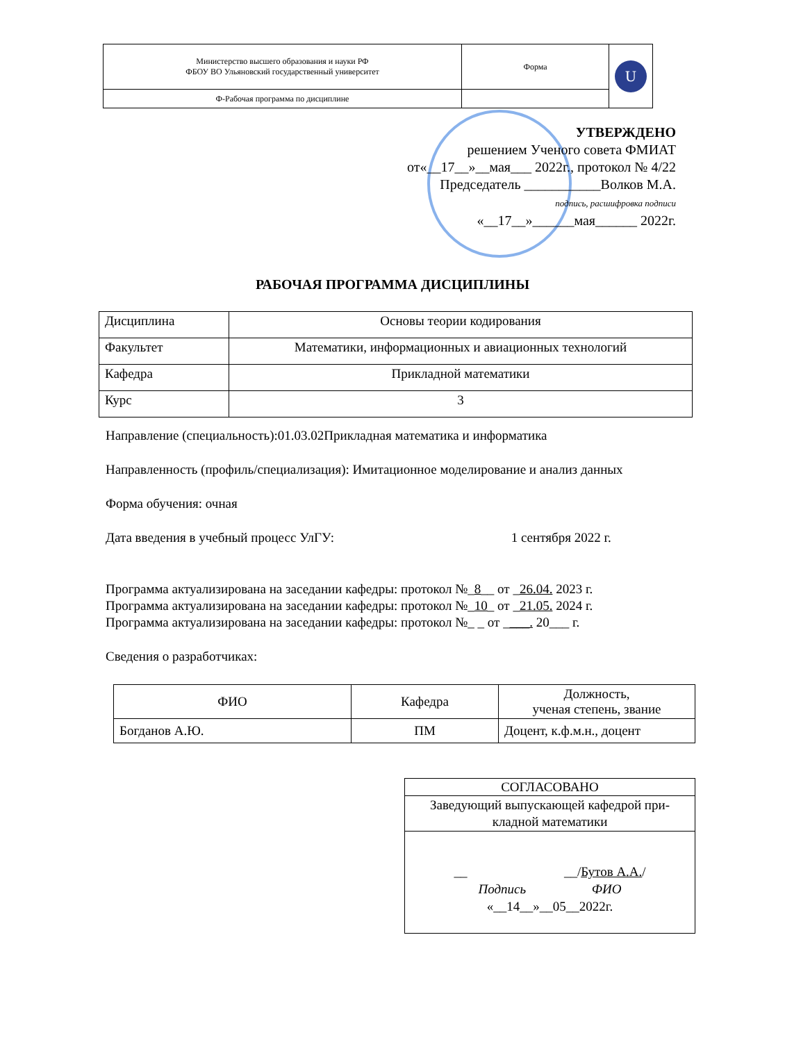| Министерство высшего образования и науки РФ ФБОУ ВО Ульяновский государственный университет | Форма | U |
| Ф-Рабочая программа по дисциплине | | |
УТВЕРЖДЕНО
решением Ученого совета ФМИАТ
от«__17__»__мая___ 2022г., протокол № 4/22
Председатель ___________Волков М.А.
подпись, расшифровка подписи
«__17__»______мая______ 2022г.
РАБОЧАЯ ПРОГРАММА ДИСЦИПЛИНЫ
| Дисциплина | Основы теории кодирования |
| Факультет | Математики, информационных и авиационных технологий |
| Кафедра | Прикладной математики |
| Курс | 3 |
Направление (специальность):01.03.02Прикладная математика и информатика
Направленность (профиль/специализация): Имитационное моделирование и анализ данных
Форма обучения: очная
Дата введения в учебный процесс УлГУ: 1 сентября 2022 г.
Программа актуализирована на заседании кафедры: протокол №_8__ от _26.04. 2023 г.
Программа актуализирована на заседании кафедры: протокол №_10_ от _21.05. 2024 г.
Программа актуализирована на заседании кафедры: протокол №_ _ от ____. 20___ г.
Сведения о разработчиках:
| ФИО | Кафедра | Должность, ученая степень, звание |
| Богданов А.Ю. | ПМ | Доцент, к.ф.м.н., доцент |
| СОГЛАСОВАНО |
| Заведующий выпускающей кафедрой при- кладной математики |
| __ __/ Бутов А.А. / Подпись ФИО «__14__»__05__2022г. |